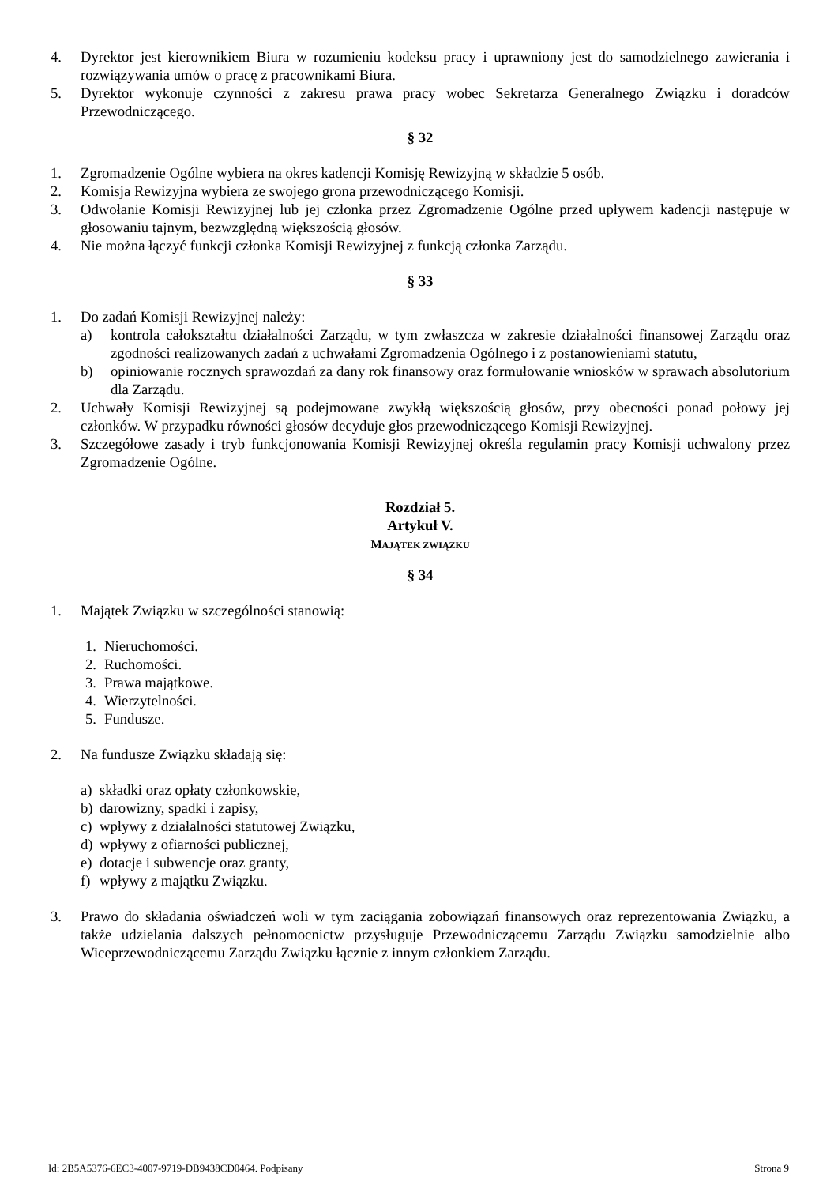4. Dyrektor jest kierownikiem Biura w rozumieniu kodeksu pracy i uprawniony jest do samodzielnego zawierania i rozwiązywania umów o pracę z pracownikami Biura.
5. Dyrektor wykonuje czynności z zakresu prawa pracy wobec Sekretarza Generalnego Związku i doradców Przewodniczącego.
§ 32
1. Zgromadzenie Ogólne wybiera na okres kadencji Komisję Rewizyjną w składzie 5 osób.
2. Komisja Rewizyjna wybiera ze swojego grona przewodniczącego Komisji.
3. Odwołanie Komisji Rewizyjnej lub jej członka przez Zgromadzenie Ogólne przed upływem kadencji następuje w głosowaniu tajnym, bezwzględną większością głosów.
4. Nie można łączyć funkcji członka Komisji Rewizyjnej z funkcją członka Zarządu.
§ 33
1. Do zadań Komisji Rewizyjnej należy:
a) kontrola całokształtu działalności Zarządu, w tym zwłaszcza w zakresie działalności finansowej Zarządu oraz zgodności realizowanych zadań z uchwałami Zgromadzenia Ogólnego i z postanowieniami statutu,
b) opiniowanie rocznych sprawozdań za dany rok finansowy oraz formułowanie wniosków w sprawach absolutorium dla Zarządu.
2. Uchwały Komisji Rewizyjnej są podejmowane zwykłą większością głosów, przy obecności ponad połowy jej członków. W przypadku równości głosów decyduje głos przewodniczącego Komisji Rewizyjnej.
3. Szczegółowe zasady i tryb funkcjonowania Komisji Rewizyjnej określa regulamin pracy Komisji uchwalony przez Zgromadzenie Ogólne.
Rozdział 5.
Artykuł V.
MAJĄTEK ZWIĄZKU
§ 34
1. Majątek Związku w szczególności stanowią:
1. Nieruchomości.
2. Ruchomości.
3. Prawa majątkowe.
4. Wierzytelności.
5. Fundusze.
2. Na fundusze Związku składają się:
a) składki oraz opłaty członkowskie,
b) darowizny, spadki i zapisy,
c) wpływy z działalności statutowej Związku,
d) wpływy z ofiarności publicznej,
e) dotacje i subwencje oraz granty,
f) wpływy z majątku Związku.
3. Prawo do składania oświadczeń woli w tym zaciągania zobowiązań finansowych oraz reprezentowania Związku, a także udzielania dalszych pełnomocnictw przysługuje Przewodniczącemu Zarządu Związku samodzielnie albo Wiceprzewodniczącemu Zarządu Związku łącznie z innym członkiem Zarządu.
Id: 2B5A5376-6EC3-4007-9719-DB9438CD0464. Podpisany Strona 9